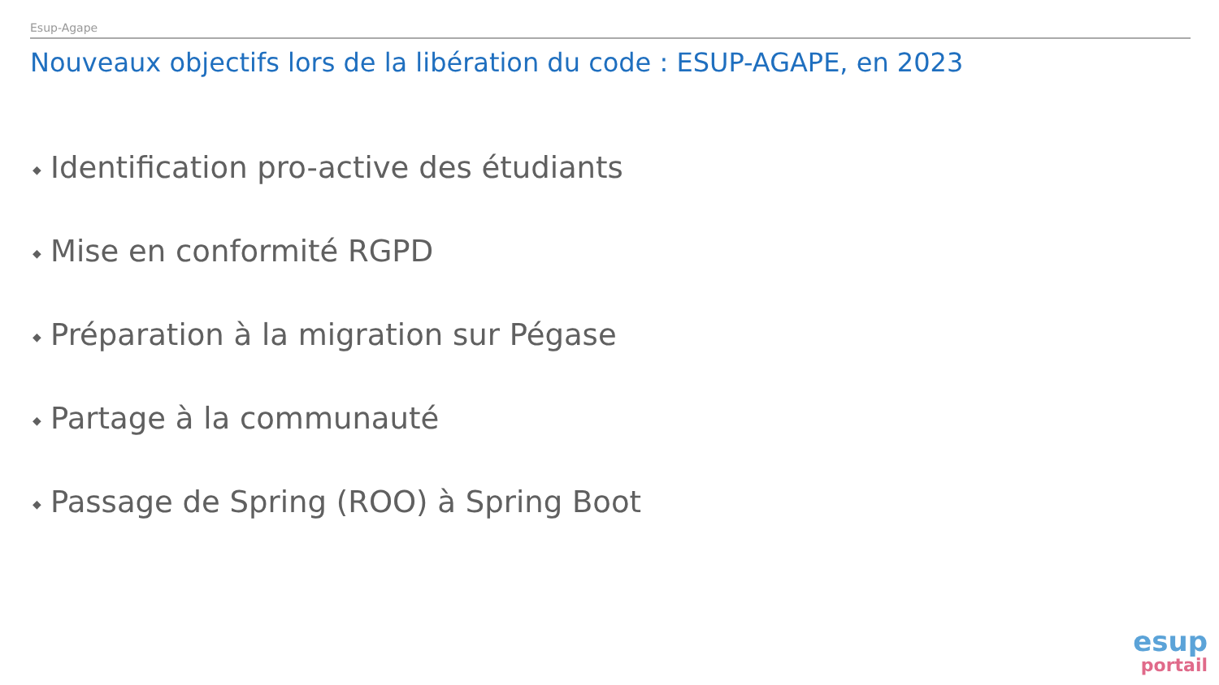Esup-Agape
Nouveaux objectifs lors de la libération du code : ESUP-AGAPE, en 2023
◆ Identification pro-active des étudiants
◆ Mise en conformité RGPD
◆ Préparation à la migration sur Pégase
◆ Partage à la communauté
◆ Passage de Spring (ROO) à Spring Boot
esup
portail